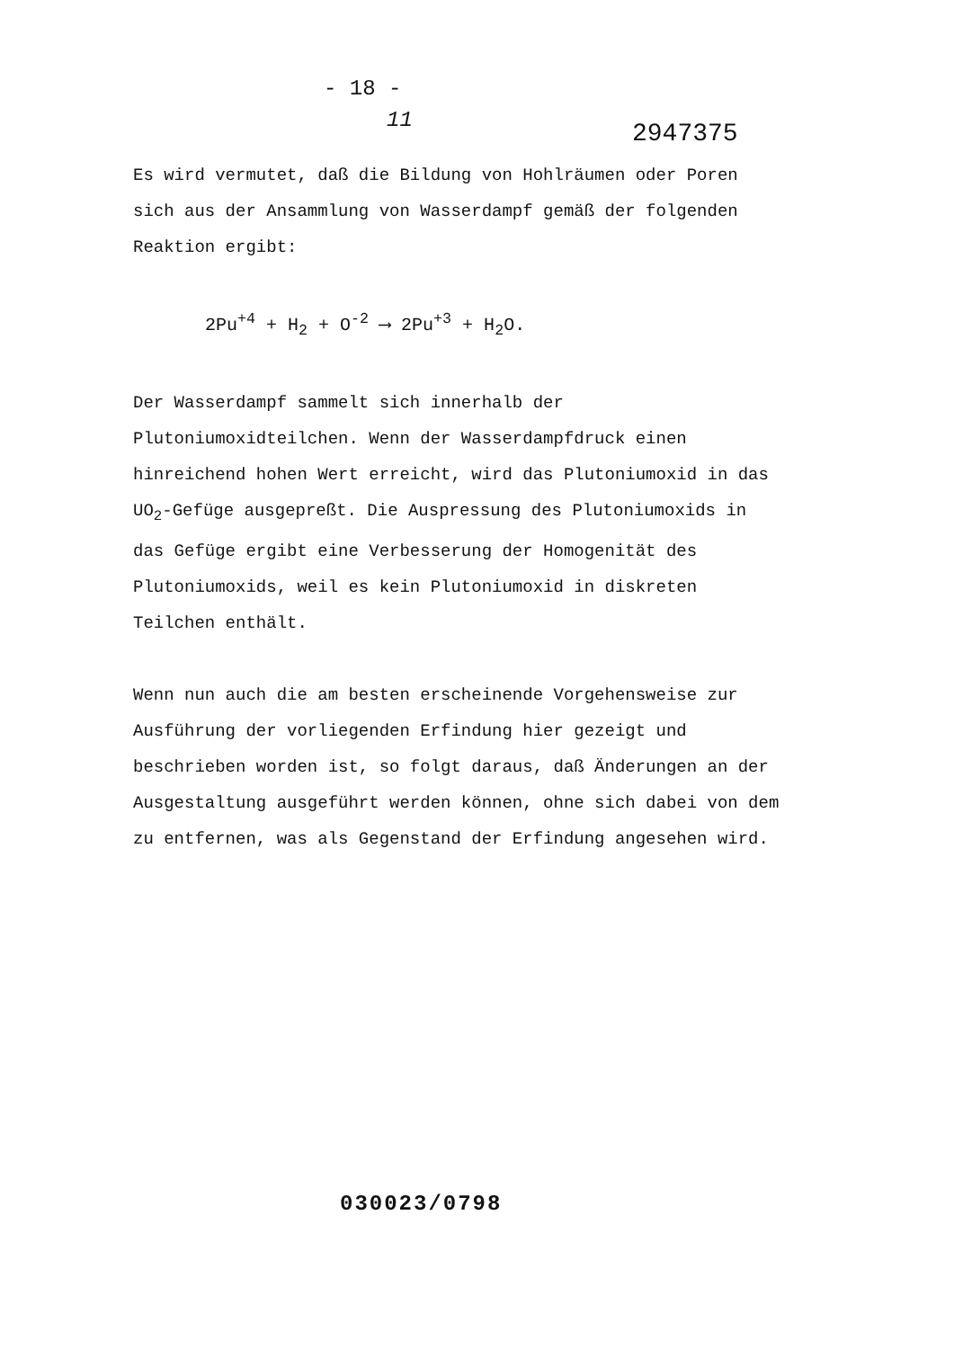- 18 -
11 2947375
Es wird vermutet, daß die Bildung von Hohlräumen oder Poren sich aus der Ansammlung von Wasserdampf gemäß der folgenden Reaktion ergibt:
2Pu<sup>+4</sup> + H<sub>2</sub> + O<sup>-2</sup> ⟶ 2Pu<sup>+3</sup> + H<sub>2</sub>O.
Der Wasserdampf sammelt sich innerhalb der Plutoniumoxidteilchen. Wenn der Wasserdampfdruck einen hinreichend hohen Wert erreicht, wird das Plutoniumoxid in das UO<sub>2</sub>-Gefüge ausgepreßt. Die Auspressung des Plutoniumoxids in das Gefüge ergibt eine Verbesserung der Homogenität des Plutoniumoxids, weil es kein Plutoniumoxid in diskreten Teilchen enthält.
Wenn nun auch die am besten erscheinende Vorgehensweise zur Ausführung der vorliegenden Erfindung hier gezeigt und beschrieben worden ist, so folgt daraus, daß Änderungen an der Ausgestaltung ausgeführt werden können, ohne sich dabei von dem zu entfernen, was als Gegenstand der Erfindung angesehen wird.
030023/0798